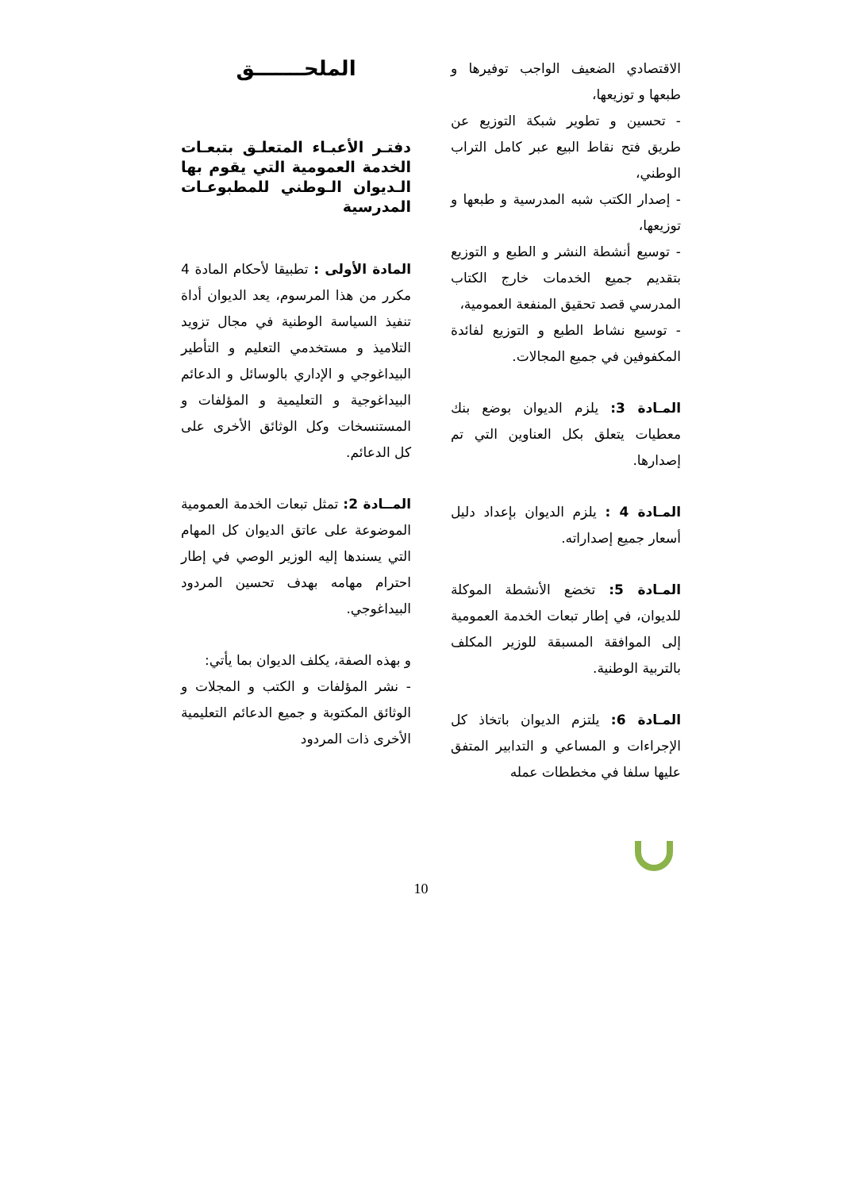الملحـــــــق
دفتـر الأعبـاء المتعلـق بتبعـات الخدمة العمومية التي يقوم بها الـديوان الـوطني للمطبوعـات المدرسية
المادة الأولى : تطبيقا لأحكام المادة 4 مكرر من هذا المرسوم، يعد الديوان أداة تنفيذ السياسة الوطنية في مجال تزويد التلاميذ و مستخدمي التعليم و التأطير البيداغوجي و الإداري بالوسائل و الدعائم البيداغوجية و التعليمية و المؤلفات و المستنسخات وكل الوثائق الأخرى على كل الدعائم.
المــادة 2: تمثل تبعات الخدمة العمومية الموضوعة على عاتق الديوان كل المهام التي يسندها إليه الوزير الوصي في إطار احترام مهامه بهدف تحسين المردود البيداغوجي.
و بهذه الصفة، يكلف الديوان بما يأتي:
- نشر المؤلفات و الكتب و المجلات و الوثائق المكتوبة و جميع الدعائم التعليمية الأخرى ذات المردود
الاقتصادي الضعيف الواجب توفيرها و طبعها و توزيعها،
- تحسين و تطوير شبكة التوزيع عن طريق فتح نقاط البيع عبر كامل التراب الوطني،
- إصدار الكتب شبه المدرسية و طبعها و توزيعها،
- توسيع أنشطة النشر و الطبع و التوزيع بتقديم جميع الخدمات خارج الكتاب المدرسي قصد تحقيق المنفعة العمومية،
- توسيع نشاط الطبع و التوزيع لفائدة المكفوفين في جميع المجالات.
المـادة 3: يلزم الديوان بوضع بنك معطيات يتعلق بكل العناوين التي تم إصدارها.
المـادة 4 : يلزم الديوان بإعداد دليل أسعار جميع إصداراته.
المـادة 5: تخضع الأنشطة الموكلة للديوان، في إطار تبعات الخدمة العمومية إلى الموافقة المسبقة للوزير المكلف بالتربية الوطنية.
المـادة 6: يلتزم الديوان باتخاذ كل الإجراءات و المساعي و التدابير المتفق عليها سلفا في مخططات عمله
10